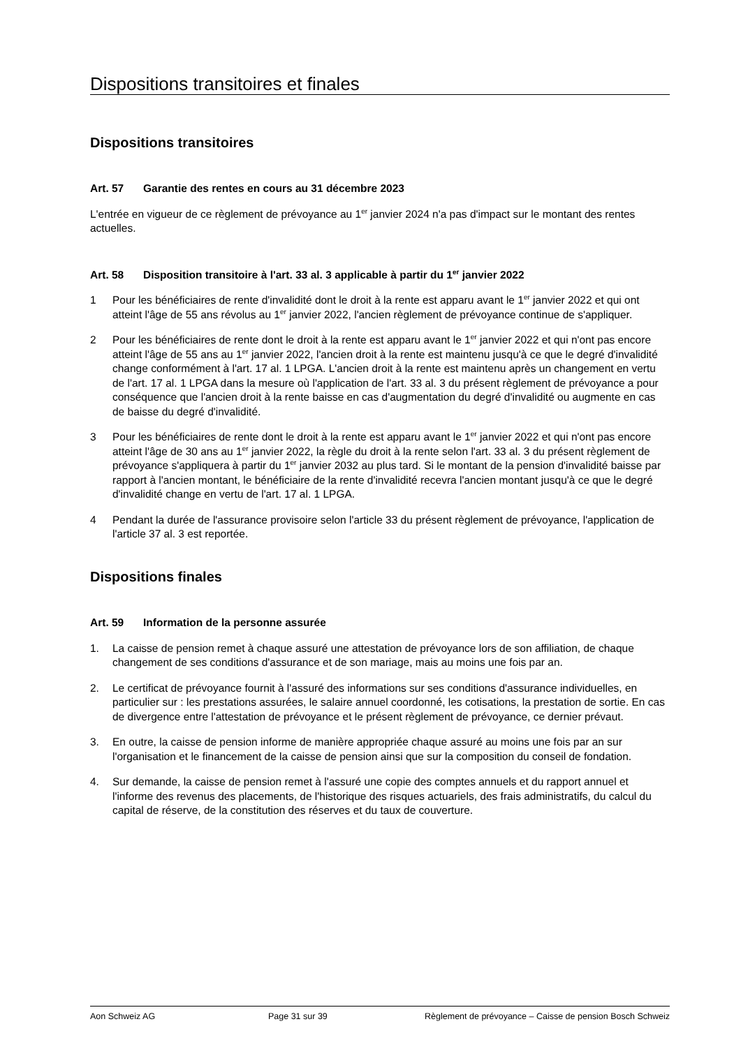Dispositions transitoires et finales
Dispositions transitoires
Art. 57 Garantie des rentes en cours au 31 décembre 2023
L'entrée en vigueur de ce règlement de prévoyance au 1<sup>er</sup> janvier 2024 n'a pas d'impact sur le montant des rentes actuelles.
Art. 58 Disposition transitoire à l'art. 33 al. 3 applicable à partir du 1<sup>er</sup> janvier 2022
1 Pour les bénéficiaires de rente d'invalidité dont le droit à la rente est apparu avant le 1<sup>er</sup> janvier 2022 et qui ont atteint l'âge de 55 ans révolus au 1<sup>er</sup> janvier 2022, l'ancien règlement de prévoyance continue de s'appliquer.
2 Pour les bénéficiaires de rente dont le droit à la rente est apparu avant le 1<sup>er</sup> janvier 2022 et qui n'ont pas encore atteint l'âge de 55 ans au 1<sup>er</sup> janvier 2022, l'ancien droit à la rente est maintenu jusqu'à ce que le degré d'invalidité change conformément à l'art. 17 al. 1 LPGA. L'ancien droit à la rente est maintenu après un changement en vertu de l'art. 17 al. 1 LPGA dans la mesure où l'application de l'art. 33 al. 3 du présent règlement de prévoyance a pour conséquence que l'ancien droit à la rente baisse en cas d'augmentation du degré d'invalidité ou augmente en cas de baisse du degré d'invalidité.
3 Pour les bénéficiaires de rente dont le droit à la rente est apparu avant le 1<sup>er</sup> janvier 2022 et qui n'ont pas encore atteint l'âge de 30 ans au 1<sup>er</sup> janvier 2022, la règle du droit à la rente selon l'art. 33 al. 3 du présent règlement de prévoyance s'appliquera à partir du 1<sup>er</sup> janvier 2032 au plus tard. Si le montant de la pension d'invalidité baisse par rapport à l'ancien montant, le bénéficiaire de la rente d'invalidité recevra l'ancien montant jusqu'à ce que le degré d'invalidité change en vertu de l'art. 17 al. 1 LPGA.
4 Pendant la durée de l'assurance provisoire selon l'article 33 du présent règlement de prévoyance, l'application de l'article 37 al. 3 est reportée.
Dispositions finales
Art. 59 Information de la personne assurée
1. La caisse de pension remet à chaque assuré une attestation de prévoyance lors de son affiliation, de chaque changement de ses conditions d'assurance et de son mariage, mais au moins une fois par an.
2. Le certificat de prévoyance fournit à l'assuré des informations sur ses conditions d'assurance individuelles, en particulier sur : les prestations assurées, le salaire annuel coordonné, les cotisations, la prestation de sortie. En cas de divergence entre l'attestation de prévoyance et le présent règlement de prévoyance, ce dernier prévaut.
3. En outre, la caisse de pension informe de manière appropriée chaque assuré au moins une fois par an sur l'organisation et le financement de la caisse de pension ainsi que sur la composition du conseil de fondation.
4. Sur demande, la caisse de pension remet à l'assuré une copie des comptes annuels et du rapport annuel et l'informe des revenus des placements, de l'historique des risques actuariels, des frais administratifs, du calcul du capital de réserve, de la constitution des réserves et du taux de couverture.
Aon Schweiz AG Page 31 sur 39 Règlement de prévoyance – Caisse de pension Bosch Schweiz